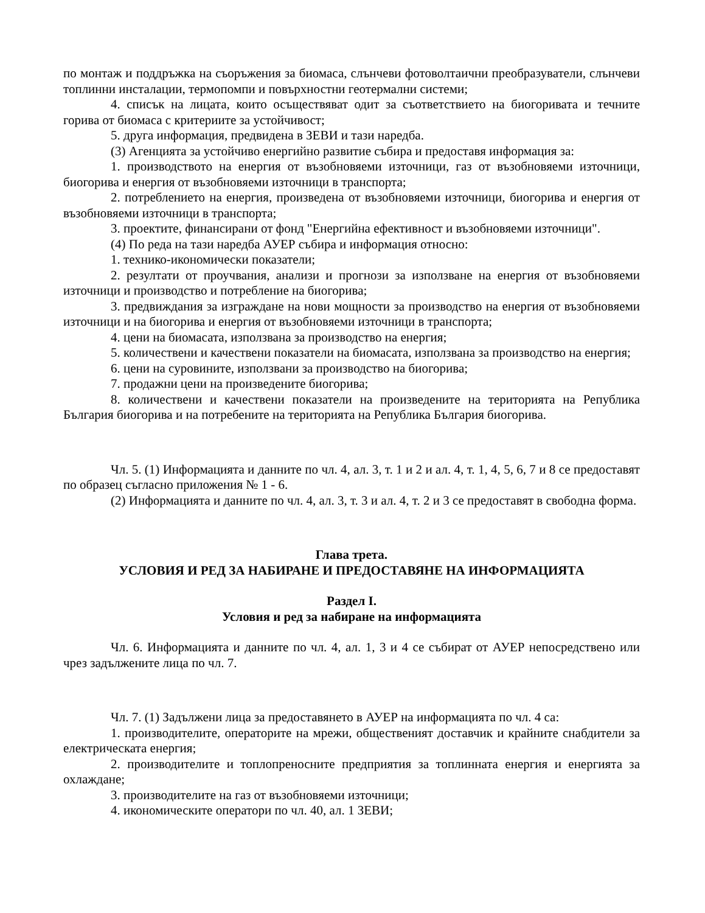по монтаж и поддръжка на съоръжения за биомаса, слънчеви фотоволтаични преобразуватели, слънчеви топлинни инсталации, термопомпи и повърхностни геотермални системи;
4. списък на лицата, които осъществяват одит за съответствието на биогоривата и течните горива от биомаса с критериите за устойчивост;
5. друга информация, предвидена в ЗЕВИ и тази наредба.
(3) Агенцията за устойчиво енергийно развитие събира и предоставя информация за:
1. производството на енергия от възобновяеми източници, газ от възобновяеми източници, биогорива и енергия от възобновяеми източници в транспорта;
2. потреблението на енергия, произведена от възобновяеми източници, биогорива и енергия от възобновяеми източници в транспорта;
3. проектите, финансирани от фонд "Енергийна ефективност и възобновяеми източници".
(4) По реда на тази наредба АУЕР събира и информация относно:
1. технико-икономически показатели;
2. резултати от проучвания, анализи и прогнози за използване на енергия от възобновяеми източници и производство и потребление на биогорива;
3. предвиждания за изграждане на нови мощности за производство на енергия от възобновяеми източници и на биогорива и енергия от възобновяеми източници в транспорта;
4. цени на биомасата, използвана за производство на енергия;
5. количествени и качествени показатели на биомасата, използвана за производство на енергия;
6. цени на суровините, използвани за производство на биогорива;
7. продажни цени на произведените биогорива;
8. количествени и качествени показатели на произведените на територията на Република България биогорива и на потребените на територията на Република България биогорива.
Чл. 5. (1) Информацията и данните по чл. 4, ал. 3, т. 1 и 2 и ал. 4, т. 1, 4, 5, 6, 7 и 8 се предоставят по образец съгласно приложения № 1 - 6.
(2) Информацията и данните по чл. 4, ал. 3, т. 3 и ал. 4, т. 2 и 3 се предоставят в свободна форма.
Глава трета.
УСЛОВИЯ И РЕД ЗА НАБИРАНЕ И ПРЕДОСТАВЯНЕ НА ИНФОРМАЦИЯТА
Раздел I.
Условия и ред за набиране на информацията
Чл. 6. Информацията и данните по чл. 4, ал. 1, 3 и 4 се събират от АУЕР непосредствено или чрез задължените лица по чл. 7.
Чл. 7. (1) Задължени лица за предоставянето в АУЕР на информацията по чл. 4 са:
1. производителите, операторите на мрежи, общественият доставчик и крайните снабдители за електрическата енергия;
2. производителите и топлопреносните предприятия за топлинната енергия и енергията за охлаждане;
3. производителите на газ от възобновяеми източници;
4. икономическите оператори по чл. 40, ал. 1 ЗЕВИ;